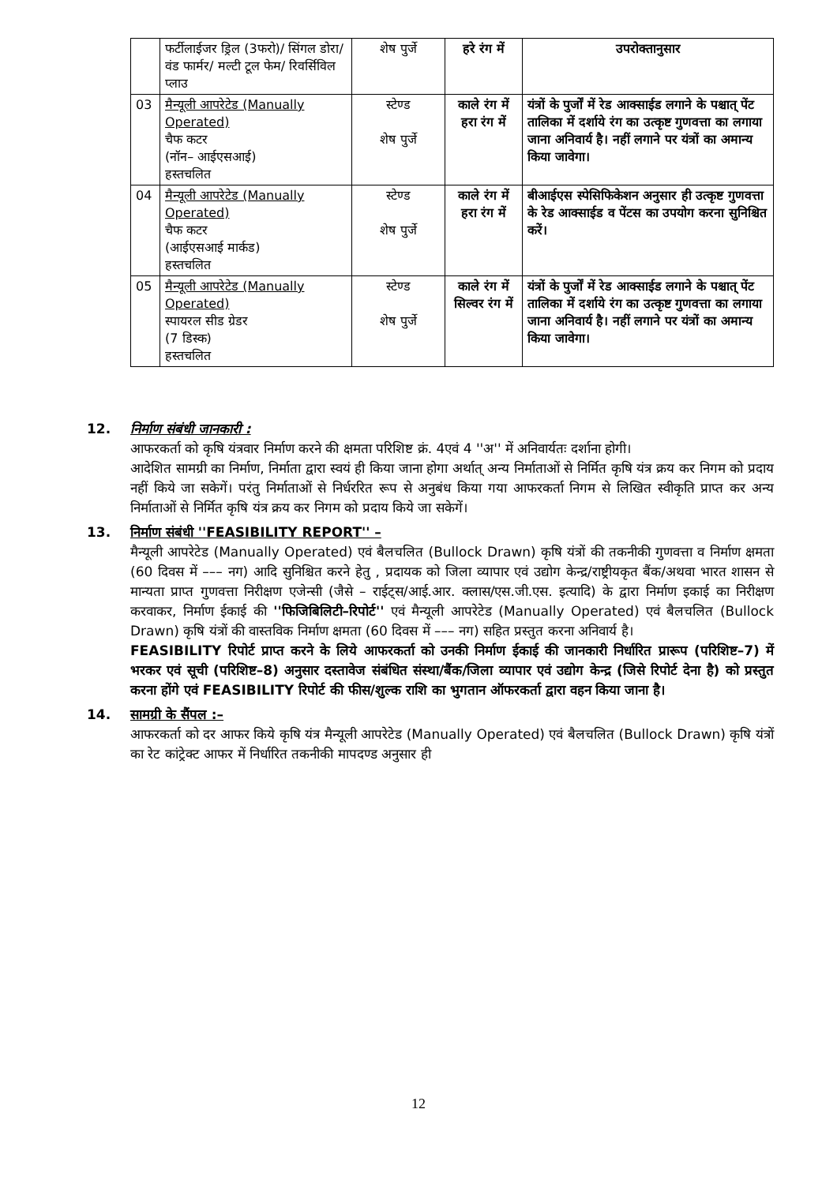| | फर्टीलाईजर ड्रिल (3फरो)/ सिंगल डोरा/वंड फार्मर/ मल्टी टूल फेम/ रिवर्सिविल प्लाउ | शेष पुर्जे | हरे रंग में | उपरोक्तानुसार |
| 03 | मैन्यूली आपरेटेड (Manually Operated) चैफ कटर (नॉन– आईएसआई) हस्तचलित | स्टेण्ड शेष पुर्जे | काले रंग में हरा रंग में | यंत्रों के पुर्जों में रेड आक्साईड लगाने के पश्चात् पेंट तालिका में दर्शाये रंग का उत्कृष्ट गुणवत्ता का लगाया जाना अनिवार्य है। नहीं लगाने पर यंत्रों का अमान्य किया जावेगा। |
| 04 | मैन्यूली आपरेटेड (Manually Operated) चैफ कटर (आईएसआई मार्कड) हस्तचलित | स्टेण्ड शेष पुर्जे | काले रंग में हरा रंग में | बीआईएस स्पेसिफिकेशन अनुसार ही उत्कृष्ट गुणवत्ता के रेड आक्साईड व पेंटस का उपयोग करना सुनिश्चित करें। |
| 05 | मैन्यूली आपरेटेड (Manually Operated) स्पायरल सीड ग्रेडर (7 डिस्क) हस्तचलित | स्टेण्ड शेष पुर्जे | काले रंग में सिल्वर रंग में | यंत्रों के पुर्जों में रेड आक्साईड लगाने के पश्चात् पेंट तालिका में दर्शाये रंग का उत्कृष्ट गुणवत्ता का लगाया जाना अनिवार्य है। नहीं लगाने पर यंत्रों का अमान्य किया जावेगा। |
12. निर्माण संबंधी जानकारी :
आफरकर्ता को कृषि यंत्रवार निर्माण करने की क्षमता परिशिष्ट क्रं. 4एवं 4 ''अ'' में अनिवार्यतः दर्शाना होगी।
आदेशित सामग्री का निर्माण, निर्माता द्वारा स्वयं ही किया जाना होगा अर्थात् अन्य निर्माताओं से निर्मित कृषि यंत्र क्रय कर निगम को प्रदाय नहीं किये जा सकेगें। परंतु निर्माताओं से निर्धररित रूप से अनुबंध किया गया आफरकर्ता निगम से लिखित स्वीकृति प्राप्त कर अन्य निर्माताओं से निर्मित कृषि यंत्र क्रय कर निगम को प्रदाय किये जा सकेगें।
13. निर्माण संबंधी ''FEASIBILITY REPORT'' –
मैन्यूली आपरेटेड (Manually Operated) एवं बैलचलित (Bullock Drawn) कृषि यंत्रों की तकनीकी गुणवत्ता व निर्माण क्षमता (60 दिवस में ––– नग) आदि सुनिश्चित करने हेतु , प्रदायक को जिला व्यापार एवं उद्योग केन्द्र/राष्ट्रीयकृत बैंक/अथवा भारत शासन से मान्यता प्राप्त गुणवत्ता निरीक्षण एजेन्सी (जैसे – राईट्स/आई.आर. क्लास/एस.जी.एस. इत्यादि) के द्वारा निर्माण इकाई का निरीक्षण करवाकर, निर्माण ईकाई की ''फिजिबिलिटी–रिपोर्ट'' एवं मैन्यूली आपरेटेड (Manually Operated) एवं बैलचलित (Bullock Drawn) कृषि यंत्रों की वास्तविक निर्माण क्षमता (60 दिवस में ––– नग) सहित प्रस्तुत करना अनिवार्य है।
FEASIBILITY रिपोर्ट प्राप्त करने के लिये आफरकर्ता को उनकी निर्माण ईकाई की जानकारी निर्धारित प्रारूप (परिशिष्ट–7) में भरकर एवं सूची (परिशिष्ट–8) अनुसार दस्तावेज संबंधित संस्था/बैंक/जिला व्यापार एवं उद्योग केन्द्र (जिसे रिपोर्ट देना है) को प्रस्तुत करना होंगे एवं FEASIBILITY रिपोर्ट की फीस/शुल्क राशि का भुगतान ऑफरकर्ता द्वारा वहन किया जाना है।
14. सामग्री के सैंपल :–
आफरकर्ता को दर आफर किये कृषि यंत्र मैन्यूली आपरेटेड (Manually Operated) एवं बैलचलित (Bullock Drawn) कृषि यंत्रों का रेट कांट्रेक्ट आफर में निर्धारित तकनीकी मापदण्ड अनुसार ही
12